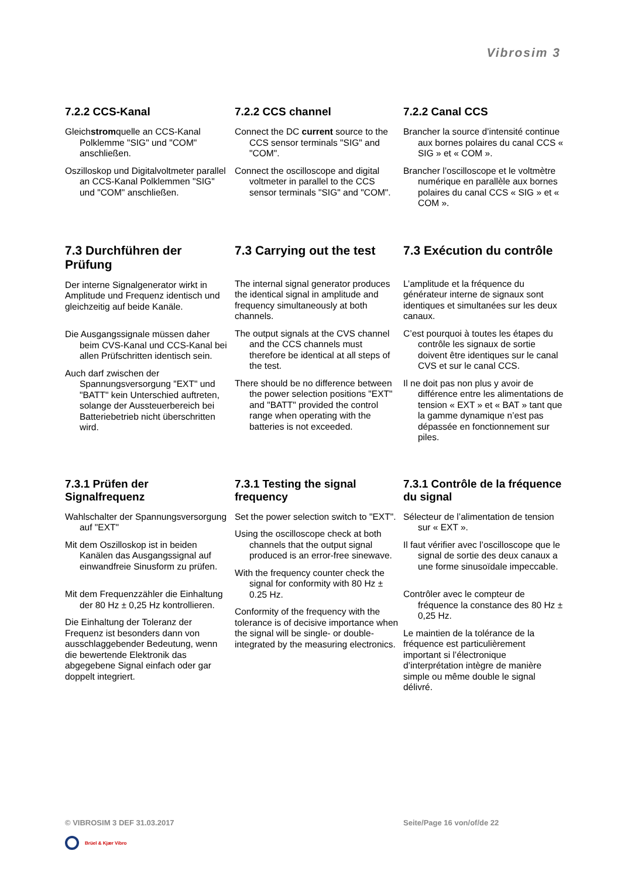Vibrosim 3
7.2.2 CCS-Kanal
Gleichstromquelle an CCS-Kanal Polklemme "SIG" und "COM" anschließen.
Oszilloskop und Digitalvoltmeter parallel an CCS-Kanal Polklemmen "SIG" und "COM" anschließen.
7.2.2 CCS channel
Connect the DC current source to the CCS sensor terminals "SIG" and "COM".
Connect the oscilloscope and digital voltmeter in parallel to the CCS sensor terminals "SIG" and "COM".
7.2.2 Canal CCS
Brancher la source d’intensité continue aux bornes polaires du canal CCS « SIG » et « COM ».
Brancher l’oscilloscope et le voltmètre numérique en parallèle aux bornes polaires du canal CCS « SIG » et « COM ».
7.3 Durchführen der Prüfung
Der interne Signalgenerator wirkt in Amplitude und Frequenz identisch und gleichzeitig auf beide Kanäle.
Die Ausgangssignale müssen daher beim CVS-Kanal und CCS-Kanal bei allen Prüfschritten identisch sein.
Auch darf zwischen der Spannungsversorgung "EXT" und "BATT" kein Unterschied auftreten, solange der Aussteuerbereich bei Batteriebetrieb nicht überschritten wird.
7.3 Carrying out the test
The internal signal generator produces the identical signal in amplitude and frequency simultaneously at both channels.
The output signals at the CVS channel and the CCS channels must therefore be identical at all steps of the test.
There should be no difference between the power selection positions "EXT" and "BATT" provided the control range when operating with the batteries is not exceeded.
7.3 Exécution du contrôle
L’amplitude et la fréquence du générateur interne de signaux sont identiques et simultanées sur les deux canaux.
C’est pourquoi à toutes les étapes du contrôle les signaux de sortie doivent être identiques sur le canal CVS et sur le canal CCS.
Il ne doit pas non plus y avoir de différence entre les alimentations de tension « EXT » et « BAT » tant que la gamme dynamique n’est pas dépassée en fonctionnement sur piles.
7.3.1 Prüfen der Signalfrequenz
Wahlschalter der Spannungsversorgung auf "EXT"
Mit dem Oszilloskop ist in beiden Kanälen das Ausgangssignal auf einwandfreie Sinusform zu prüfen.
Mit dem Frequenzzähler die Einhaltung der 80 Hz ± 0,25 Hz kontrollieren.
Die Einhaltung der Toleranz der Frequenz ist besonders dann von ausschlaggebender Bedeutung, wenn die bewertende Elektronik das abgegebene Signal einfach oder gar doppelt integriert.
7.3.1 Testing the signal frequency
Set the power selection switch to "EXT".
Using the oscilloscope check at both channels that the output signal produced is an error-free sinewave.
With the frequency counter check the signal for conformity with 80 Hz ± 0.25 Hz.
Conformity of the frequency with the tolerance is of decisive importance when the signal will be single- or double-integrated by the measuring electronics.
7.3.1 Contrôle de la fréquence du signal
Sélecteur de l’alimentation de tension sur « EXT ».
Il faut vérifier avec l’oscilloscope que le signal de sortie des deux canaux a une forme sinusoïdale impeccable.
Contrôler avec le compteur de fréquence la constance des 80 Hz ± 0,25 Hz.
Le maintien de la tolérance de la fréquence est particulièrement important si l’électronique d’interprétation intègre de manière simple ou même double le signal délivré.
© VIBROSIM 3 DEF 31.03.2017 Seite/Page 16 von/of/de 22
Brüel & Kjær Vibro